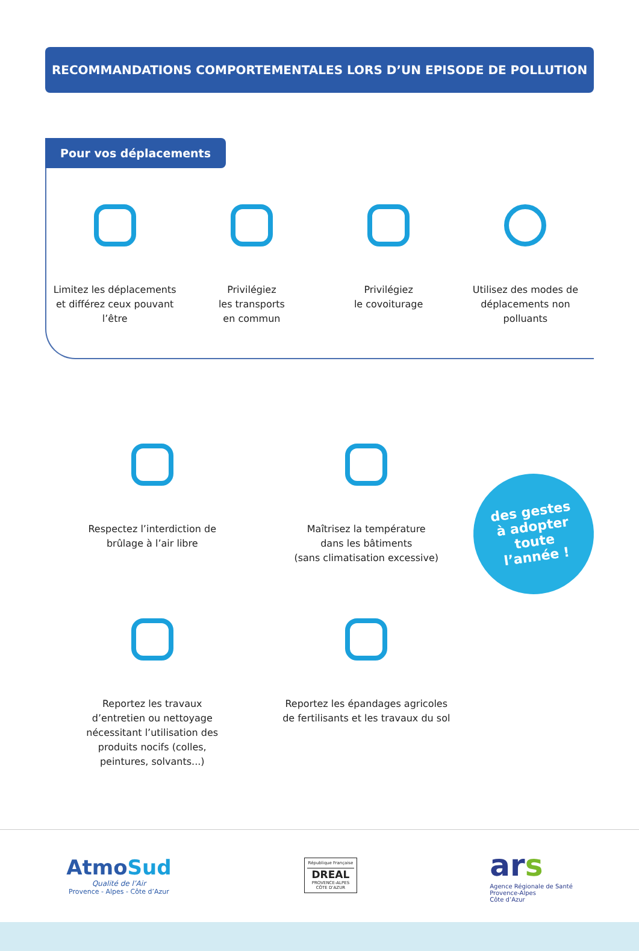RECOMMANDATIONS COMPORTEMENTALES LORS D’UN EPISODE DE POLLUTION
Pour vos déplacements
Limitez les déplacements
et différez ceux pouvant
l’être
Privilégiez
les transports
en commun
Privilégiez
le covoiturage
Utilisez des modes de
déplacements non
polluants
Respectez l’interdiction de
brûlage à l’air libre
Reportez les travaux
d’entretien ou nettoyage
nécessitant l’utilisation des
produits nocifs (colles,
peintures, solvants...)
Maîtrisez la température
dans les bâtiments
(sans climatisation excessive)
Reportez les épandages agricoles
de fertilisants et les travaux du sol
des gestes
à adopter
toute
l’année !
AtmoSud
Qualité de l’Air
Provence - Alpes - Côte d’Azur
République Française
DREAL
PROVENCE-ALPES CÔTE D’AZUR
ars
Agence Régionale de Santé
Provence-Alpes
Côte d’Azur